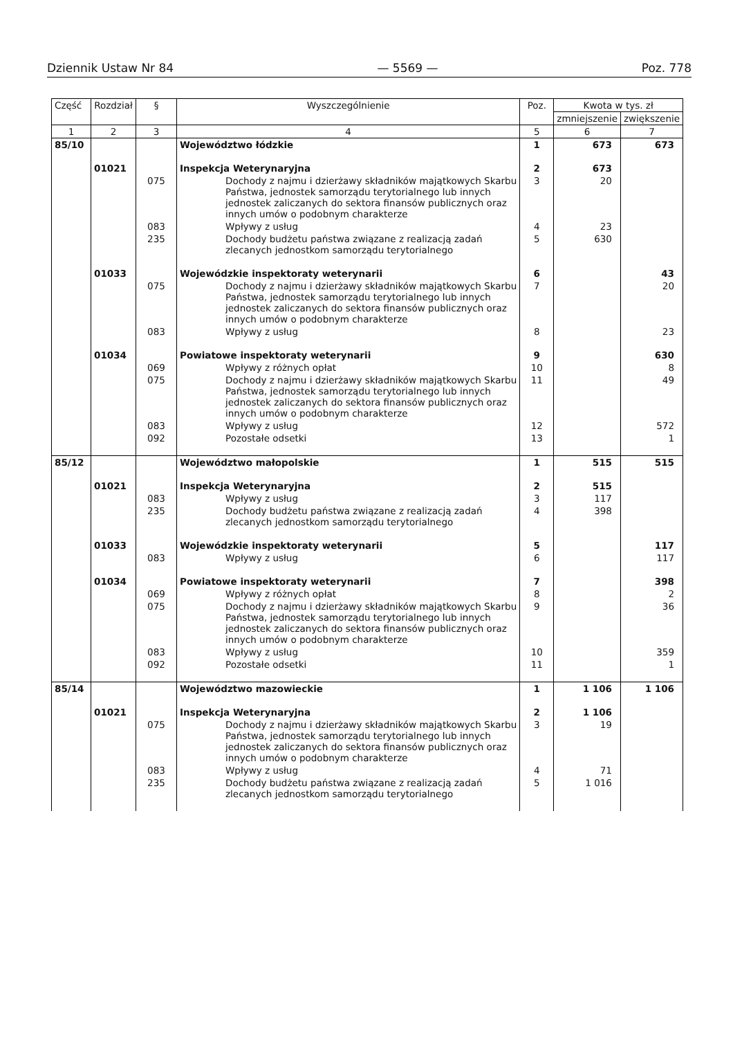Dziennik Ustaw Nr 84 — 5569 — Poz. 778
| Część | Rozdział | § | Wyszczególnienie | Poz. | Kwota w tys. zł | |
| --- | --- | --- | --- | --- | --- | --- |
| | | | | | zmniejszenie | zwiększenie |
| 1 | 2 | 3 | 4 | 5 | 6 | 7 |
| 85/10 | | | Województwo łódzkie | 1 | 673 | 673 |
| | 01021 | | Inspekcja Weterynaryjna | 2 | 673 | |
| | | 075 | Dochody z najmu i dzierżawy składników majątkowych Skarbu Państwa, jednostek samorządu terytorialnego lub innych jednostek zaliczanych do sektora finansów publicznych oraz innych umów o podobnym charakterze | 3 | 20 | |
| | | 083 | Wpływy z usług | 4 | 23 | |
| | | 235 | Dochody budżetu państwa związane z realizacją zadań zlecanych jednostkom samorządu terytorialnego | 5 | 630 | |
| | 01033 | | Wojewódzkie inspektoraty weterynarii | 6 | | 43 |
| | | 075 | Dochody z najmu i dzierżawy składników majątkowych Skarbu Państwa, jednostek samorządu terytorialnego lub innych jednostek zaliczanych do sektora finansów publicznych oraz innych umów o podobnym charakterze | 7 | | 20 |
| | | 083 | Wpływy z usług | 8 | | 23 |
| | 01034 | | Powiatowe inspektoraty weterynarii | 9 | | 630 |
| | | 069 | Wpływy z różnych opłat | 10 | | 8 |
| | | 075 | Dochody z najmu i dzierżawy składników majątkowych Skarbu Państwa, jednostek samorządu terytorialnego lub innych jednostek zaliczanych do sektora finansów publicznych oraz innych umów o podobnym charakterze | 11 | | 49 |
| | | 083 | Wpływy z usług | 12 | | 572 |
| | | 092 | Pozostałe odsetki | 13 | | 1 |
| 85/12 | | | Województwo małopolskie | 1 | 515 | 515 |
| | 01021 | | Inspekcja Weterynaryjna | 2 | 515 | |
| | | 083 | Wpływy z usług | 3 | 117 | |
| | | 235 | Dochody budżetu państwa związane z realizacją zadań zlecanych jednostkom samorządu terytorialnego | 4 | 398 | |
| | 01033 | | Wojewódzkie inspektoraty weterynarii | 5 | | 117 |
| | | 083 | Wpływy z usług | 6 | | 117 |
| | 01034 | | Powiatowe inspektoraty weterynarii | 7 | | 398 |
| | | 069 | Wpływy z różnych opłat | 8 | | 2 |
| | | 075 | Dochody z najmu i dzierżawy składników majątkowych Skarbu Państwa, jednostek samorządu terytorialnego lub innych jednostek zaliczanych do sektora finansów publicznych oraz innych umów o podobnym charakterze | 9 | | 36 |
| | | 083 | Wpływy z usług | 10 | | 359 |
| | | 092 | Pozostałe odsetki | 11 | | 1 |
| 85/14 | | | Województwo mazowieckie | 1 | 1 106 | 1 106 |
| | 01021 | | Inspekcja Weterynaryjna | 2 | 1 106 | |
| | | 075 | Dochody z najmu i dzierżawy składników majątkowych Skarbu Państwa, jednostek samorządu terytorialnego lub innych jednostek zaliczanych do sektora finansów publicznych oraz innych umów o podobnym charakterze | 3 | 19 | |
| | | 083 | Wpływy z usług | 4 | 71 | |
| | | 235 | Dochody budżetu państwa związane z realizacją zadań zlecanych jednostkom samorządu terytorialnego | 5 | 1 016 | |